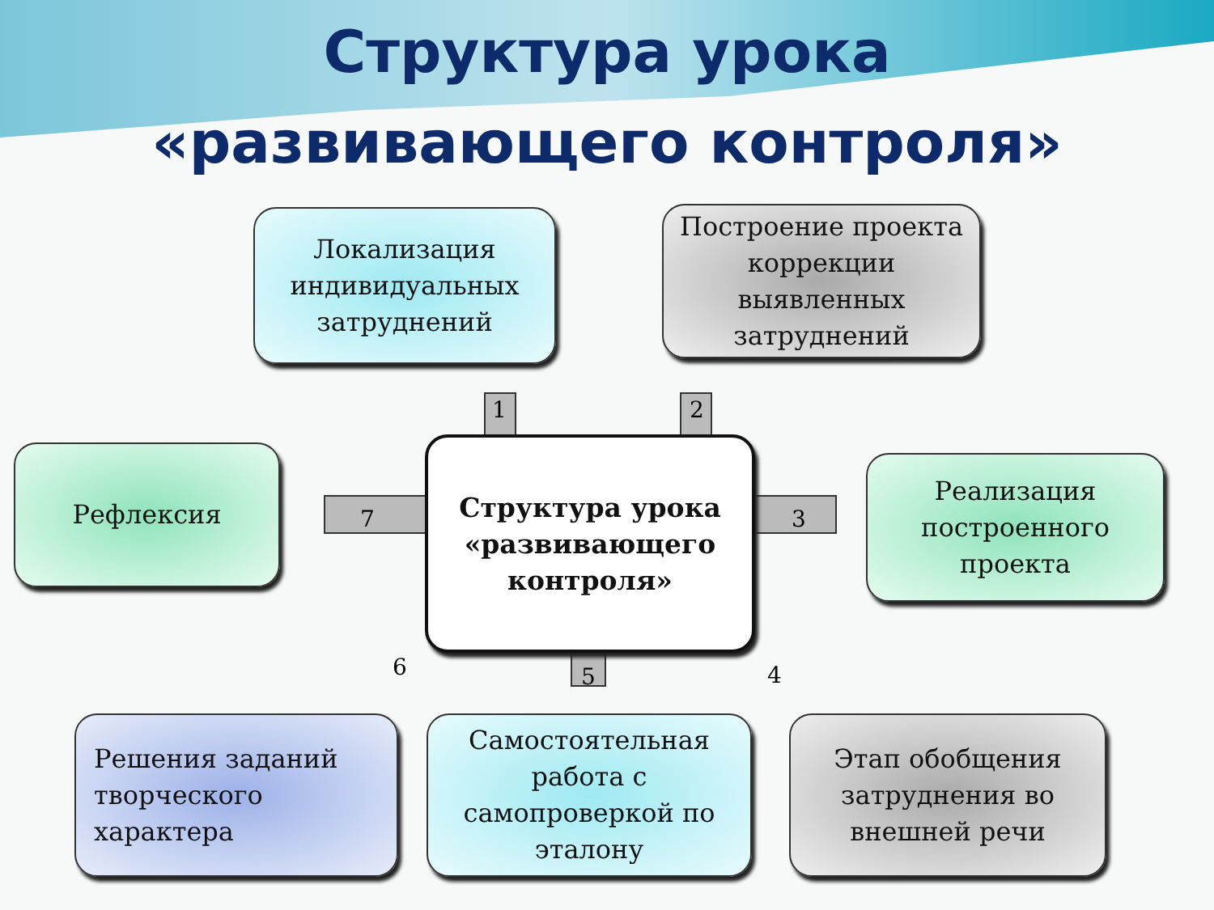Структура урока
«развивающего контроля»
Локализация индивидуальных затруднений
Построение проекта коррекции выявленных затруднений
Рефлексия
Структура урока «развивающего контроля»
Реализация построенного проекта
Решения заданий творческого характера
Самостоятельная работа с самопроверкой по эталону
Этап обобщения затруднения во внешней речи
1 2
3
4 5 6
7